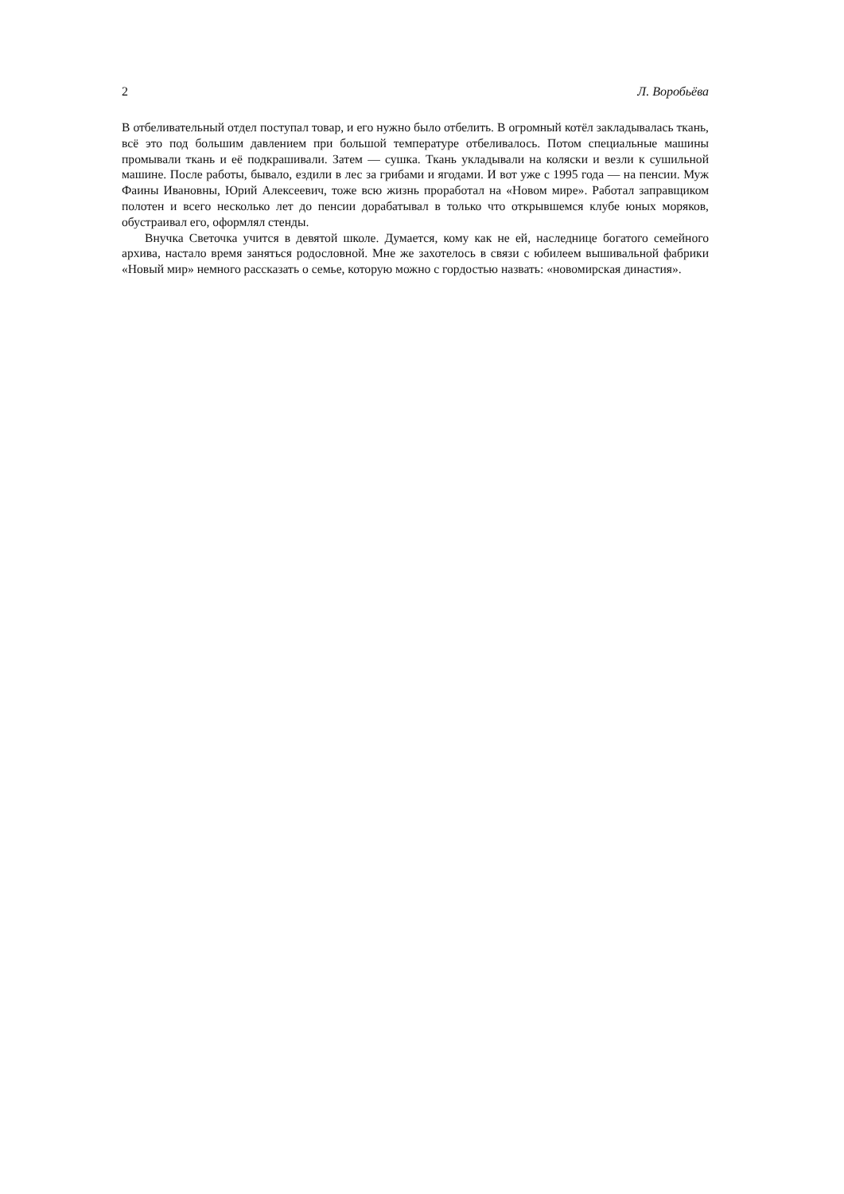2 Л. Воробьёва
В отбеливательный отдел поступал товар, и его нужно было отбелить. В огромный котёл закладывалась ткань, всё это под большим давлением при большой температуре отбеливалось. Потом специальные машины промывали ткань и её подкрашивали. Затем — сушка. Ткань укладывали на коляски и везли к сушильной машине. После работы, бывало, ездили в лес за грибами и ягодами. И вот уже с 1995 года — на пенсии. Муж Фаины Ивановны, Юрий Алексеевич, тоже всю жизнь проработал на «Новом мире». Работал заправщиком полотен и всего несколько лет до пенсии дорабатывал в только что открывшемся клубе юных моряков, обустраивал его, оформлял стенды.
Внучка Светочка учится в девятой школе. Думается, кому как не ей, наследнице богатого семейного архива, настало время заняться родословной. Мне же захотелось в связи с юбилеем вышивальной фабрики «Новый мир» немного рассказать о семье, которую можно с гордостью назвать: «новомирская династия».